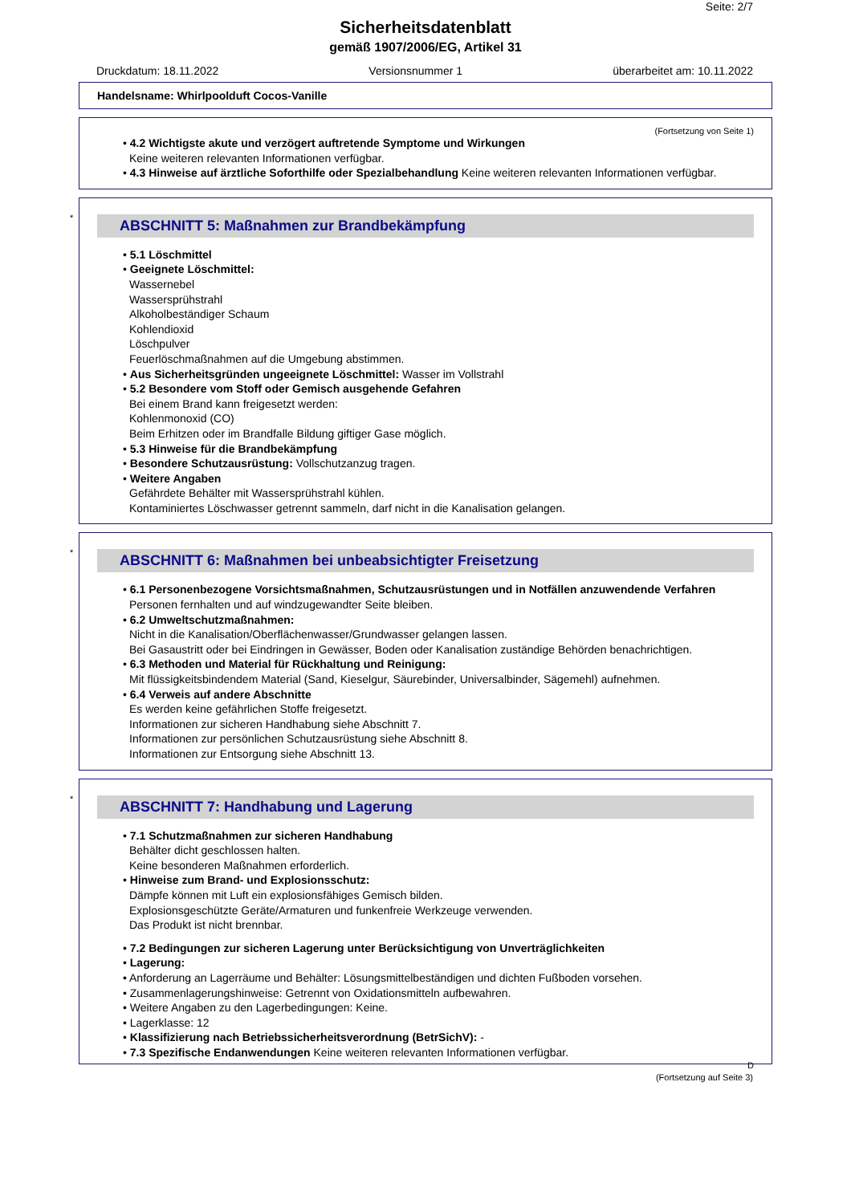Seite: 2/7
Sicherheitsdatenblatt
gemäß 1907/2006/EG, Artikel 31
Druckdatum: 18.11.2022 Versionsnummer 1 überarbeitet am: 10.11.2022
Handelsname: Whirlpoolduft Cocos-Vanille
(Fortsetzung von Seite 1)
• 4.2 Wichtigste akute und verzögert auftretende Symptome und Wirkungen
Keine weiteren relevanten Informationen verfügbar.
• 4.3 Hinweise auf ärztliche Soforthilfe oder Spezialbehandlung Keine weiteren relevanten Informationen verfügbar.
*
ABSCHNITT 5: Maßnahmen zur Brandbekämpfung
• 5.1 Löschmittel
• Geeignete Löschmittel:
Wassernebel
Wassersprühstrahl
Alkoholbeständiger Schaum
Kohlendioxid
Löschpulver
Feuerlöschmaßnahmen auf die Umgebung abstimmen.
• Aus Sicherheitsgründen ungeeignete Löschmittel: Wasser im Vollstrahl
• 5.2 Besondere vom Stoff oder Gemisch ausgehende Gefahren
Bei einem Brand kann freigesetzt werden:
Kohlenmonoxid (CO)
Beim Erhitzen oder im Brandfalle Bildung giftiger Gase möglich.
• 5.3 Hinweise für die Brandbekämpfung
• Besondere Schutzausrüstung: Vollschutzanzug tragen.
• Weitere Angaben
Gefährdete Behälter mit Wassersprühstrahl kühlen.
Kontaminiertes Löschwasser getrennt sammeln, darf nicht in die Kanalisation gelangen.
*
ABSCHNITT 6: Maßnahmen bei unbeabsichtigter Freisetzung
• 6.1 Personenbezogene Vorsichtsmaßnahmen, Schutzausrüstungen und in Notfällen anzuwendende Verfahren
Personen fernhalten und auf windzugewandter Seite bleiben.
• 6.2 Umweltschutzmaßnahmen:
Nicht in die Kanalisation/Oberflächenwasser/Grundwasser gelangen lassen.
Bei Gasaustritt oder bei Eindringen in Gewässer, Boden oder Kanalisation zuständige Behörden benachrichtigen.
• 6.3 Methoden und Material für Rückhaltung und Reinigung:
Mit flüssigkeitsbindendem Material (Sand, Kieselgur, Säurebinder, Universalbinder, Sägemehl) aufnehmen.
• 6.4 Verweis auf andere Abschnitte
Es werden keine gefährlichen Stoffe freigesetzt.
Informationen zur sicheren Handhabung siehe Abschnitt 7.
Informationen zur persönlichen Schutzausrüstung siehe Abschnitt 8.
Informationen zur Entsorgung siehe Abschnitt 13.
*
ABSCHNITT 7: Handhabung und Lagerung
• 7.1 Schutzmaßnahmen zur sicheren Handhabung
Behälter dicht geschlossen halten.
Keine besonderen Maßnahmen erforderlich.
• Hinweise zum Brand- und Explosionsschutz:
Dämpfe können mit Luft ein explosionsfähiges Gemisch bilden.
Explosionsgeschützte Geräte/Armaturen und funkenfreie Werkzeuge verwenden.
Das Produkt ist nicht brennbar.
• 7.2 Bedingungen zur sicheren Lagerung unter Berücksichtigung von Unverträglichkeiten
• Lagerung:
• Anforderung an Lagerräume und Behälter: Lösungsmittelbeständigen und dichten Fußboden vorsehen.
• Zusammenlagerungshinweise: Getrennt von Oxidationsmitteln aufbewahren.
• Weitere Angaben zu den Lagerbedingungen: Keine.
• Lagerklasse: 12
• Klassifizierung nach Betriebssicherheitsverordnung (BetrSichV): -
• 7.3 Spezifische Endanwendungen Keine weiteren relevanten Informationen verfügbar.
D
(Fortsetzung auf Seite 3)